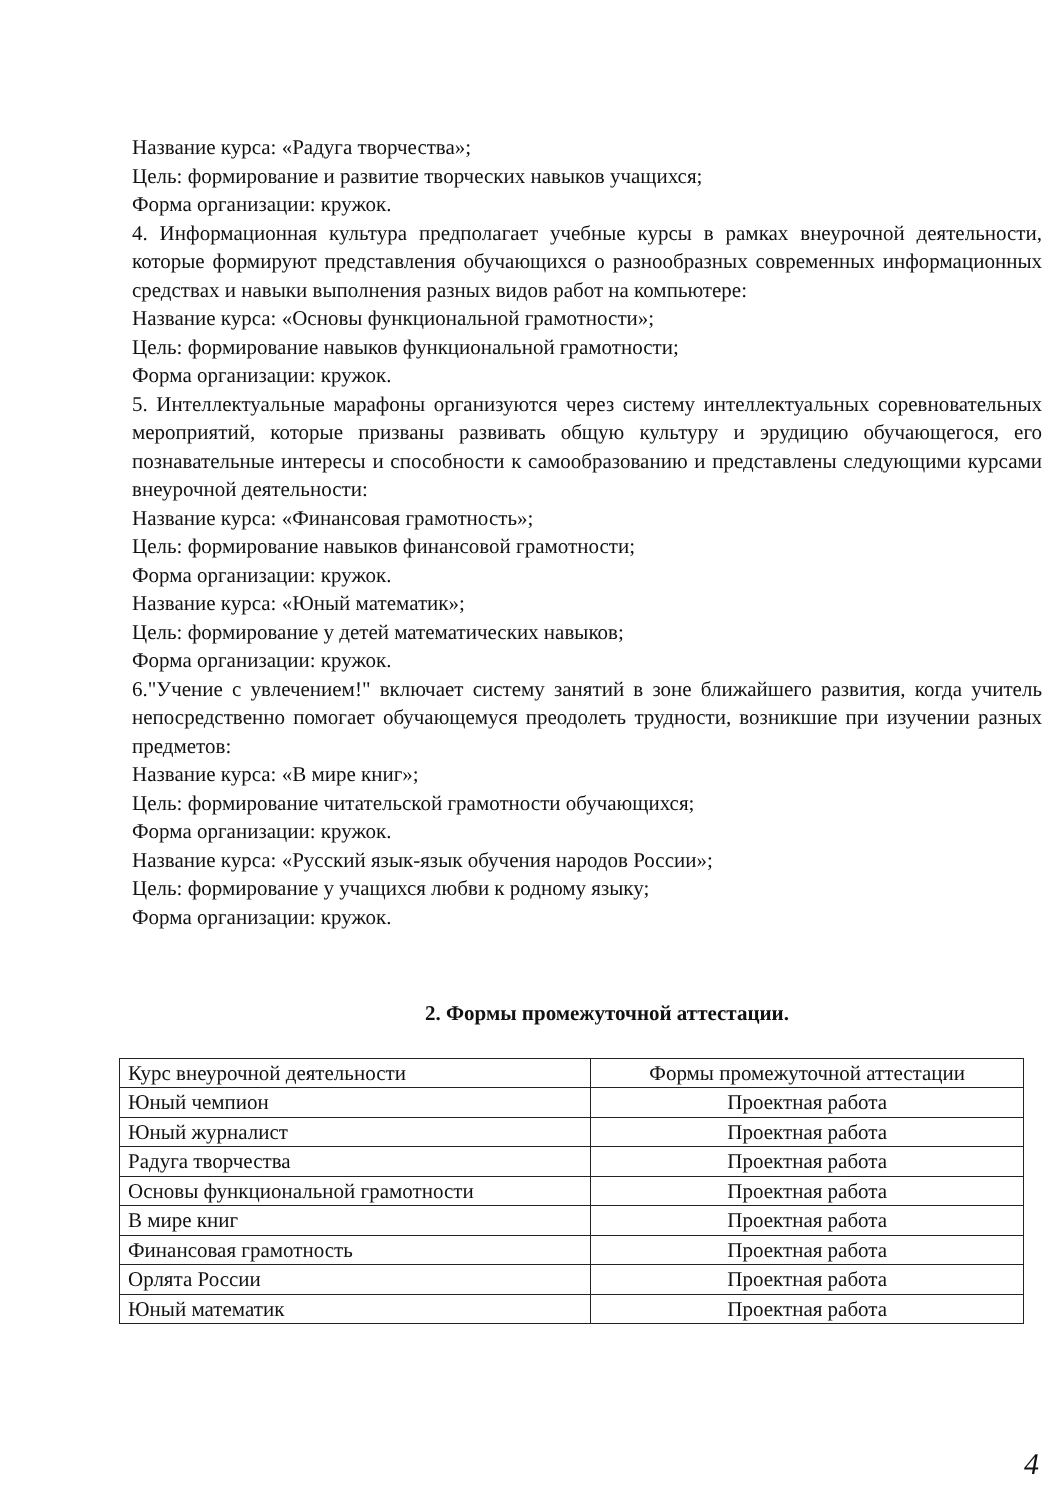Название курса: «Радуга творчества»;
Цель: формирование и развитие творческих навыков учащихся;
Форма организации: кружок.
4. Информационная культура предполагает учебные курсы в рамках внеурочной деятельности, которые формируют представления обучающихся о разнообразных современных информационных средствах и навыки выполнения разных видов работ на компьютере:
Название курса: «Основы функциональной грамотности»;
Цель: формирование навыков функциональной грамотности;
Форма организации: кружок.
5. Интеллектуальные марафоны организуются через систему интеллектуальных соревновательных мероприятий, которые призваны развивать общую культуру и эрудицию обучающегося, его познавательные интересы и способности к самообразованию и представлены следующими курсами внеурочной деятельности:
Название курса: «Финансовая грамотность»;
Цель: формирование навыков финансовой грамотности;
Форма организации: кружок.
Название курса: «Юный математик»;
Цель: формирование у детей математических навыков;
Форма организации: кружок.
6."Учение с увлечением!" включает систему занятий в зоне ближайшего развития, когда учитель непосредственно помогает обучающемуся преодолеть трудности, возникшие при изучении разных предметов:
Название курса: «В мире книг»;
Цель: формирование читательской грамотности обучающихся;
Форма организации: кружок.
Название курса: «Русский язык-язык обучения народов России»;
Цель: формирование у учащихся любви к родному языку;
Форма организации: кружок.
2. Формы промежуточной аттестации.
| Курс внеурочной деятельности | Формы промежуточной аттестации |
| Юный чемпион | Проектная работа |
| Юный журналист | Проектная работа |
| Радуга творчества | Проектная работа |
| Основы функциональной грамотности | Проектная работа |
| В мире книг | Проектная работа |
| Финансовая грамотность | Проектная работа |
| Орлята России | Проектная работа |
| Юный математик | Проектная работа |
4